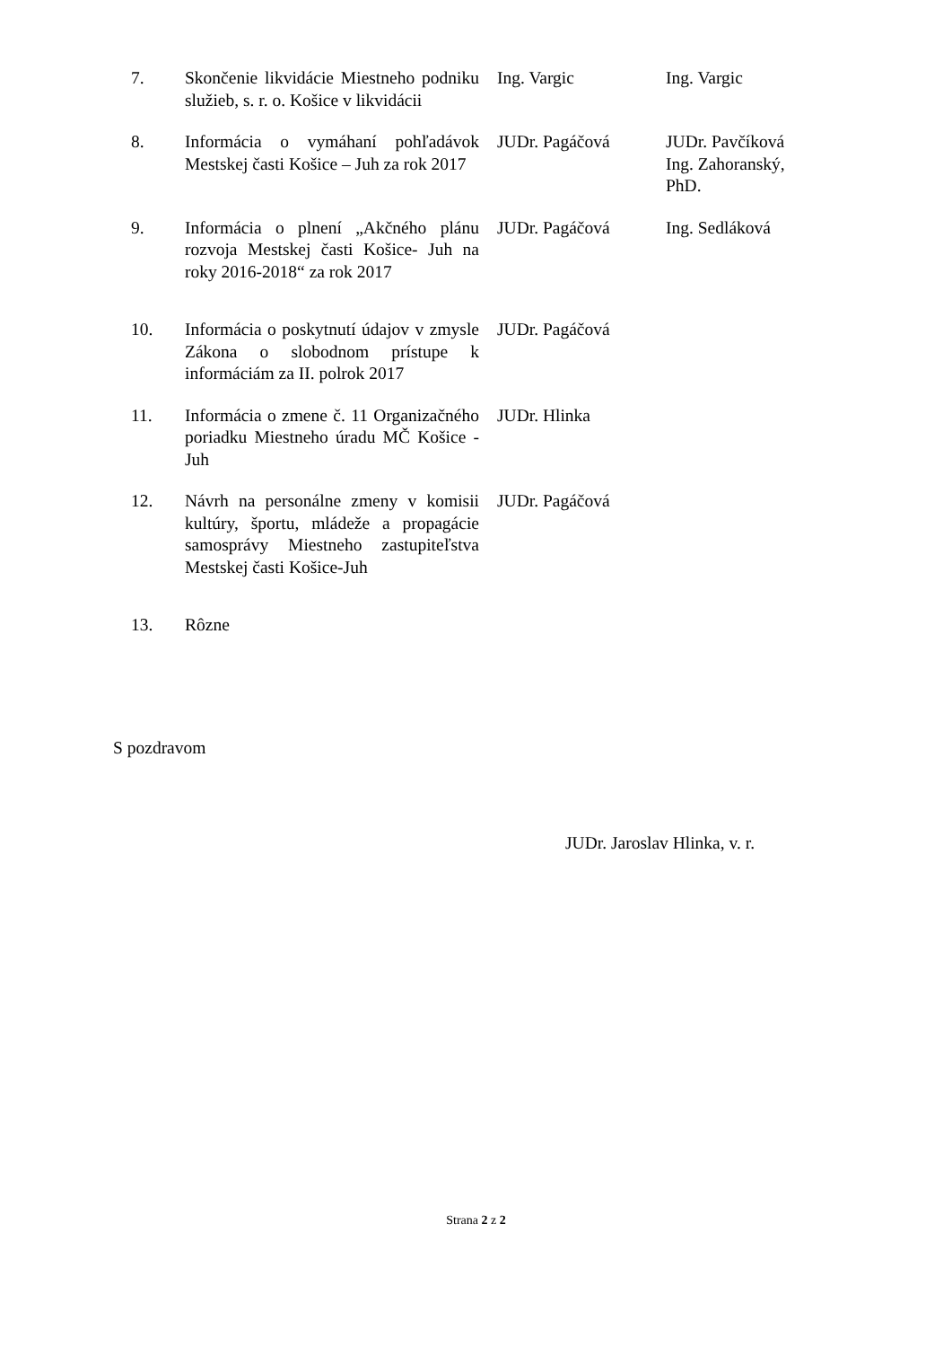| 7. | Skončenie likvidácie Miestneho podniku služieb, s. r. o. Košice v likvidácii | Ing. Vargic | Ing. Vargic |
| 8. | Informácia o vymáhaní pohľadávok Mestskej časti Košice – Juh za rok 2017 | JUDr. Pagáčová | JUDr. Pavčíková Ing. Zahoranský, PhD. |
| 9. | Informácia o plnení „Akčného plánu rozvoja Mestskej časti Košice- Juh na roky 2016-2018“ za rok 2017 | JUDr. Pagáčová | Ing. Sedláková |
| 10. | Informácia o poskytnutí údajov v zmysle Zákona o slobodnom prístupe k informáciám za II. polrok 2017 | JUDr. Pagáčová | |
| 11. | Informácia o zmene č. 11 Organizačného poriadku Miestneho úradu MČ Košice - Juh | JUDr. Hlinka | |
| 12. | Návrh na personálne zmeny v komisii kultúry, športu, mládeže a propagácie samosprávy Miestneho zastupiteľstva Mestskej časti Košice-Juh | JUDr. Pagáčová | |
| 13. | Rôzne | | |
S pozdravom
JUDr. Jaroslav Hlinka, v. r.
Strana 2 z 2